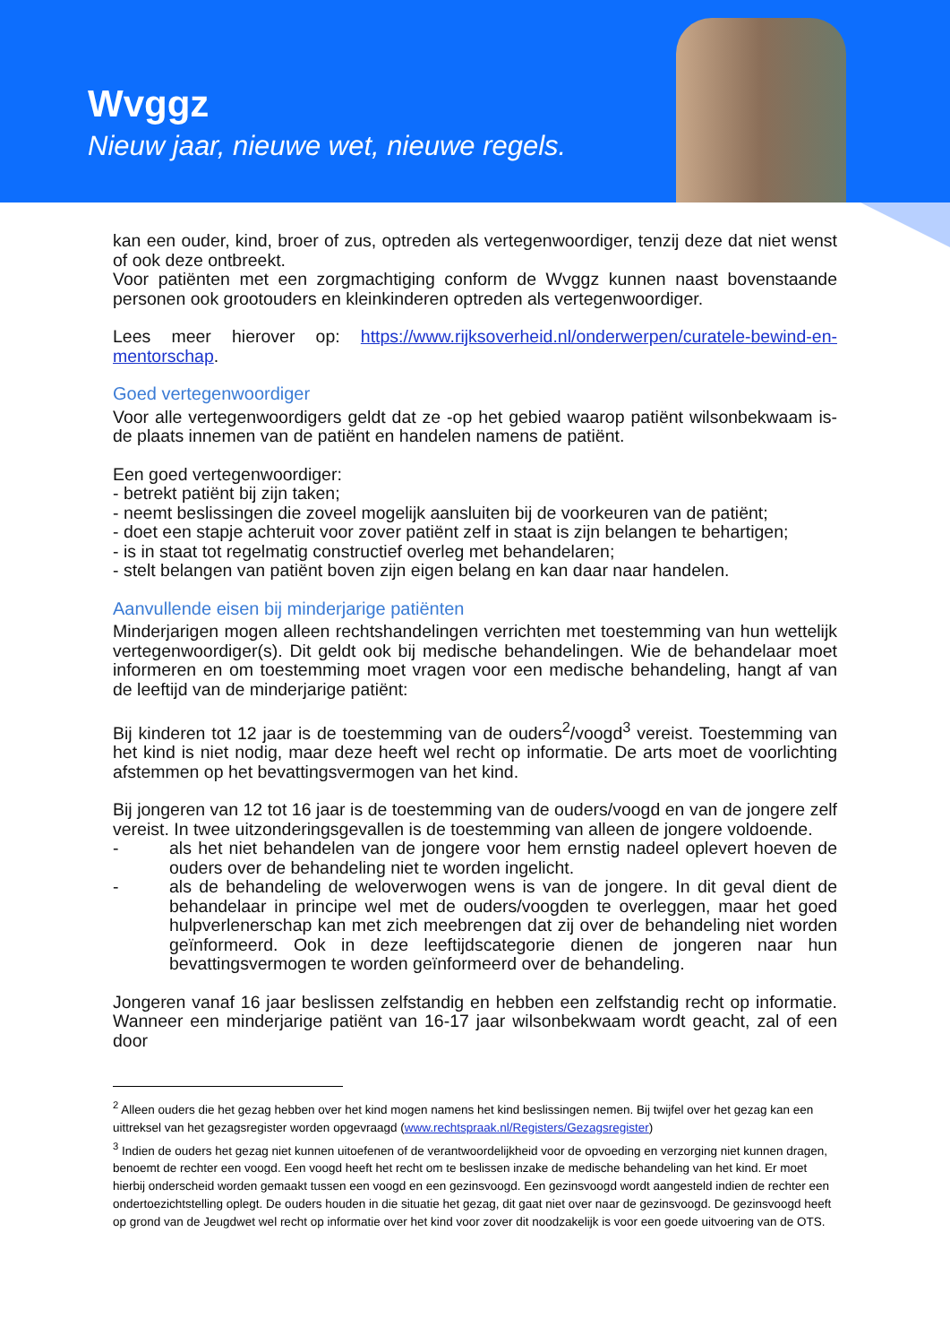Wvggz
Nieuw jaar, nieuwe wet, nieuwe regels.
kan een ouder, kind, broer of zus, optreden als vertegenwoordiger, tenzij deze dat niet wenst of ook deze ontbreekt.
Voor patiënten met een zorgmachtiging conform de Wvggz kunnen naast bovenstaande personen ook grootouders en kleinkinderen optreden als vertegenwoordiger.
Lees meer hierover op: https://www.rijksoverheid.nl/onderwerpen/curatele-bewind-en-mentorschap.
Goed vertegenwoordiger
Voor alle vertegenwoordigers geldt dat ze -op het gebied waarop patiënt wilsonbekwaam is- de plaats innemen van de patiënt en handelen namens de patiënt.
Een goed vertegenwoordiger:
- betrekt patiënt bij zijn taken;
- neemt beslissingen die zoveel mogelijk aansluiten bij de voorkeuren van de patiënt;
- doet een stapje achteruit voor zover patiënt zelf in staat is zijn belangen te behartigen;
- is in staat tot regelmatig constructief overleg met behandelaren;
- stelt belangen van patiënt boven zijn eigen belang en kan daar naar handelen.
Aanvullende eisen bij minderjarige patiënten
Minderjarigen mogen alleen rechtshandelingen verrichten met toestemming van hun wettelijk vertegenwoordiger(s). Dit geldt ook bij medische behandelingen. Wie de behandelaar moet informeren en om toestemming moet vragen voor een medische behandeling, hangt af van de leeftijd van de minderjarige patiënt:
Bij kinderen tot 12 jaar is de toestemming van de ouders<sup>2</sup>/voogd<sup>3</sup> vereist. Toestemming van het kind is niet nodig, maar deze heeft wel recht op informatie. De arts moet de voorlichting afstemmen op het bevattingsvermogen van het kind.
Bij jongeren van 12 tot 16 jaar is de toestemming van de ouders/voogd en van de jongere zelf vereist. In twee uitzonderingsgevallen is de toestemming van alleen de jongere voldoende.
- als het niet behandelen van de jongere voor hem ernstig nadeel oplevert hoeven de ouders over de behandeling niet te worden ingelicht.
- als de behandeling de weloverwogen wens is van de jongere. In dit geval dient de behandelaar in principe wel met de ouders/voogden te overleggen, maar het goed hulpverlenerschap kan met zich meebrengen dat zij over de behandeling niet worden geïnformeerd. Ook in deze leeftijdscategorie dienen de jongeren naar hun bevattingsvermogen te worden geïnformeerd over de behandeling.
Jongeren vanaf 16 jaar beslissen zelfstandig en hebben een zelfstandig recht op informatie. Wanneer een minderjarige patiënt van 16-17 jaar wilsonbekwaam wordt geacht, zal of een door
<sup>2</sup> Alleen ouders die het gezag hebben over het kind mogen namens het kind beslissingen nemen. Bij twijfel over het gezag kan een uittreksel van het gezagsregister worden opgevraagd (www.rechtspraak.nl/Registers/Gezagsregister)
<sup>3</sup> Indien de ouders het gezag niet kunnen uitoefenen of de verantwoordelijkheid voor de opvoeding en verzorging niet kunnen dragen, benoemt de rechter een voogd. Een voogd heeft het recht om te beslissen inzake de medische behandeling van het kind. Er moet hierbij onderscheid worden gemaakt tussen een voogd en een gezinsvoogd. Een gezinsvoogd wordt aangesteld indien de rechter een ondertoezichtstelling oplegt. De ouders houden in die situatie het gezag, dit gaat niet over naar de gezinsvoogd. De gezinsvoogd heeft op grond van de Jeugdwet wel recht op informatie over het kind voor zover dit noodzakelijk is voor een goede uitvoering van de OTS.